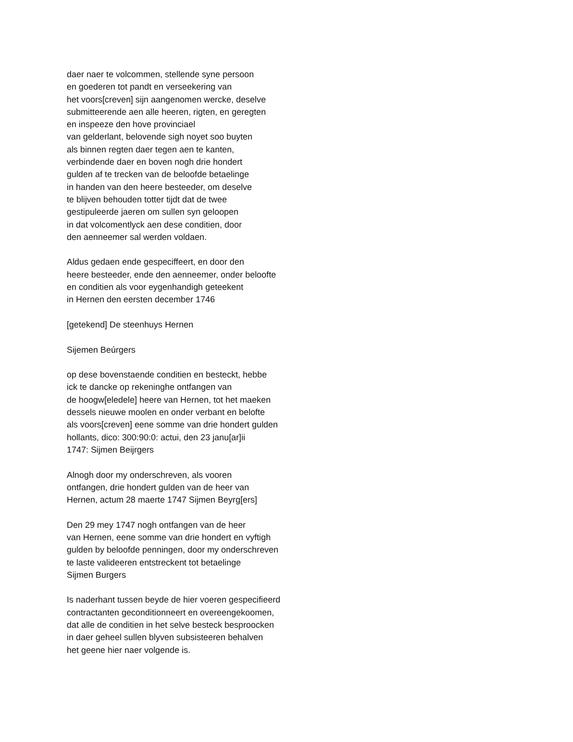daer naer te volcommen, stellende syne persoon
en goederen tot pandt en verseekering van
het voors[creven] sijn aangenomen wercke, deselve
submitteerende aen alle heeren, rigten, en geregten
en inspeeze den hove provinciael
van gelderlant, belovende sigh noyet soo buyten
als binnen regten daer tegen aen te kanten,
verbindende daer en boven nogh drie hondert
gulden af te trecken van de beloofde betaelinge
in handen van den heere besteeder, om deselve
te blijven behouden totter tijdt dat de twee
gestipuleerde jaeren om sullen syn geloopen
in dat volcomentlyck aen dese conditien, door
den aenneemer sal werden voldaen.
Aldus gedaen ende gespeciffeert, en door den
heere besteeder, ende den aenneemer, onder beloofte
en conditien als voor eygenhandigh geteekent
in Hernen den eersten december 1746
[getekend] De steenhuys Hernen
Sijemen Beúrgers
op dese bovenstaende conditien en besteckt, hebbe
ick te dancke op rekeninghe ontfangen van
de hoogw[eledele] heere van Hernen, tot het maeken
dessels nieuwe moolen en onder verbant en belofte
als voors[creven] eene somme van drie hondert gulden
hollants, dico: 300:90:0: actui, den 23 janu[ar]ii
1747: Sijmen Beijrgers
Alnogh door my onderschreven, als vooren
ontfangen, drie hondert gulden van de heer van
Hernen, actum 28 maerte 1747 Sijmen Beyrg[ers]
Den 29 mey 1747 nogh ontfangen van de heer
van Hernen, eene somme van drie hondert en vyftigh
gulden by beloofde penningen, door my onderschreven
te laste valideeren entstreckent tot betaelinge
Sijmen Burgers
Is naderhant tussen beyde de hier voeren gespecifieerd
contractanten geconditionneert en overeengekoomen,
dat alle de conditien in het selve besteck besproocken
in daer geheel sullen blyven subsisteeren behalven
het geene hier naer volgende is.